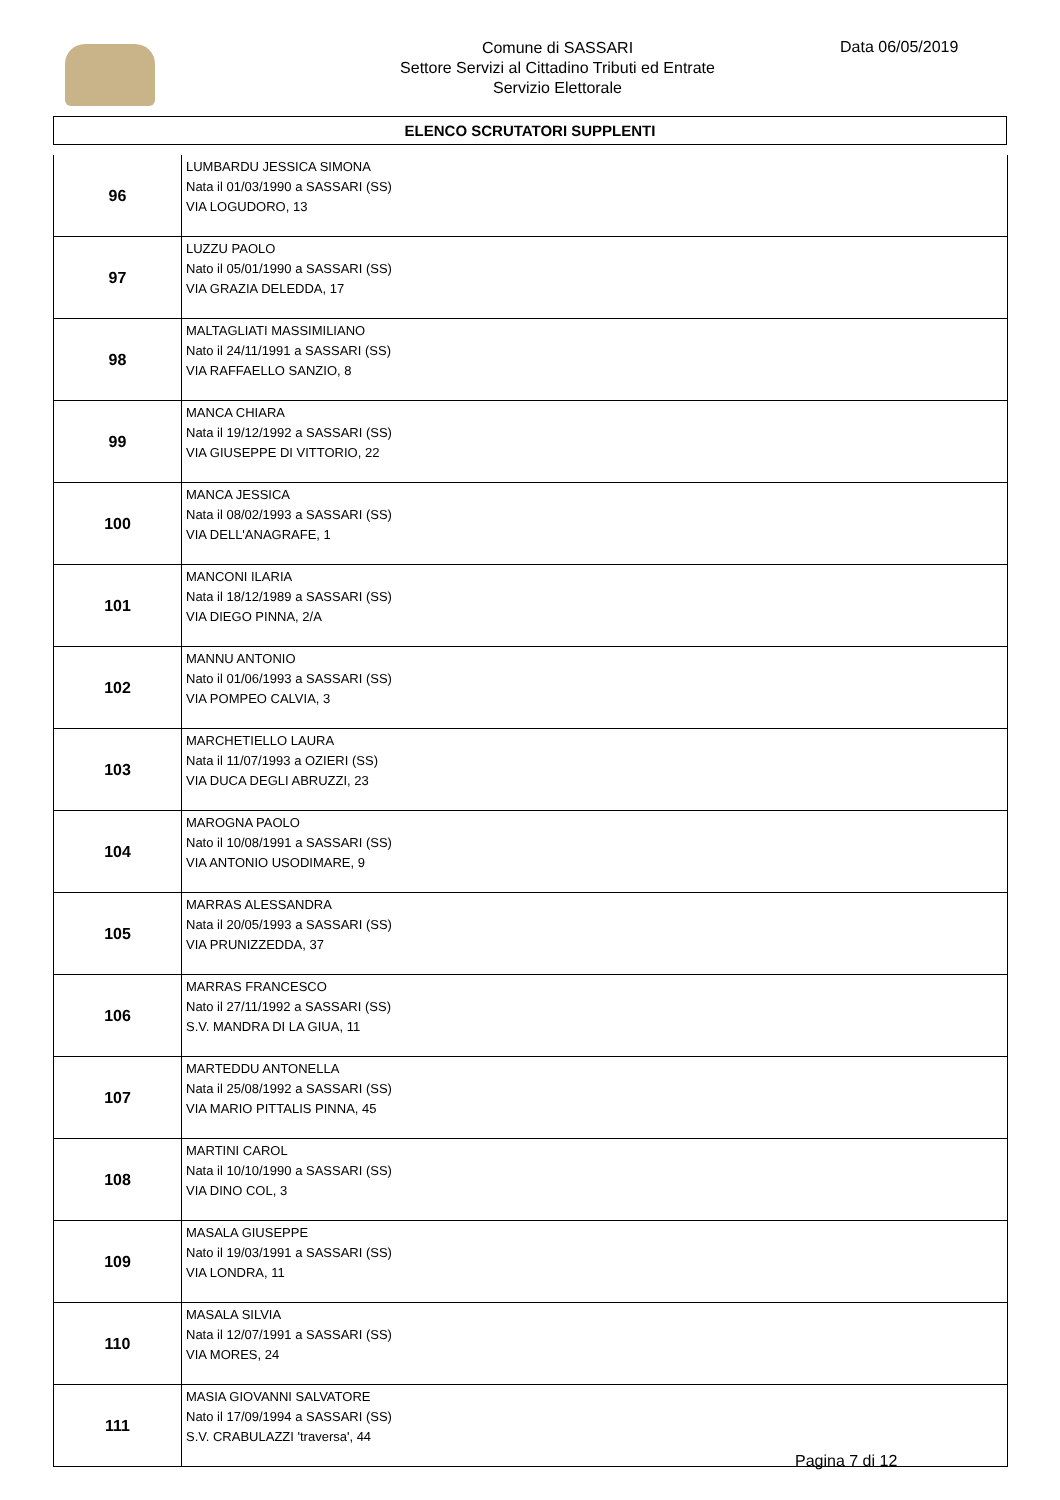Comune di SASSARI
Settore Servizi al Cittadino Tributi ed Entrate
Servizio Elettorale
Data 06/05/2019
ELENCO SCRUTATORI SUPPLENTI
| 96 | LUMBARDU JESSICA SIMONA Nata il 01/03/1990 a SASSARI (SS) VIA LOGUDORO, 13 |
| 97 | LUZZU PAOLO Nato il 05/01/1990 a SASSARI (SS) VIA GRAZIA DELEDDA, 17 |
| 98 | MALTAGLIATI MASSIMILIANO Nato il 24/11/1991 a SASSARI (SS) VIA RAFFAELLO SANZIO, 8 |
| 99 | MANCA CHIARA Nata il 19/12/1992 a SASSARI (SS) VIA GIUSEPPE DI VITTORIO, 22 |
| 100 | MANCA JESSICA Nata il 08/02/1993 a SASSARI (SS) VIA DELL'ANAGRAFE, 1 |
| 101 | MANCONI ILARIA Nata il 18/12/1989 a SASSARI (SS) VIA DIEGO PINNA, 2/A |
| 102 | MANNU ANTONIO Nato il 01/06/1993 a SASSARI (SS) VIA POMPEO CALVIA, 3 |
| 103 | MARCHETIELLO LAURA Nata il 11/07/1993 a OZIERI (SS) VIA DUCA DEGLI ABRUZZI, 23 |
| 104 | MAROGNA PAOLO Nato il 10/08/1991 a SASSARI (SS) VIA ANTONIO USODIMARE, 9 |
| 105 | MARRAS ALESSANDRA Nata il 20/05/1993 a SASSARI (SS) VIA PRUNIZZEDDA, 37 |
| 106 | MARRAS FRANCESCO Nato il 27/11/1992 a SASSARI (SS) S.V. MANDRA DI LA GIUA, 11 |
| 107 | MARTEDDU ANTONELLA Nata il 25/08/1992 a SASSARI (SS) VIA MARIO PITTALIS PINNA, 45 |
| 108 | MARTINI CAROL Nata il 10/10/1990 a SASSARI (SS) VIA DINO COL, 3 |
| 109 | MASALA GIUSEPPE Nato il 19/03/1991 a SASSARI (SS) VIA LONDRA, 11 |
| 110 | MASALA SILVIA Nata il 12/07/1991 a SASSARI (SS) VIA MORES, 24 |
| 111 | MASIA GIOVANNI SALVATORE Nato il 17/09/1994 a SASSARI (SS) S.V. CRABULAZZI 'traversa', 44 |
Pagina 7 di 12